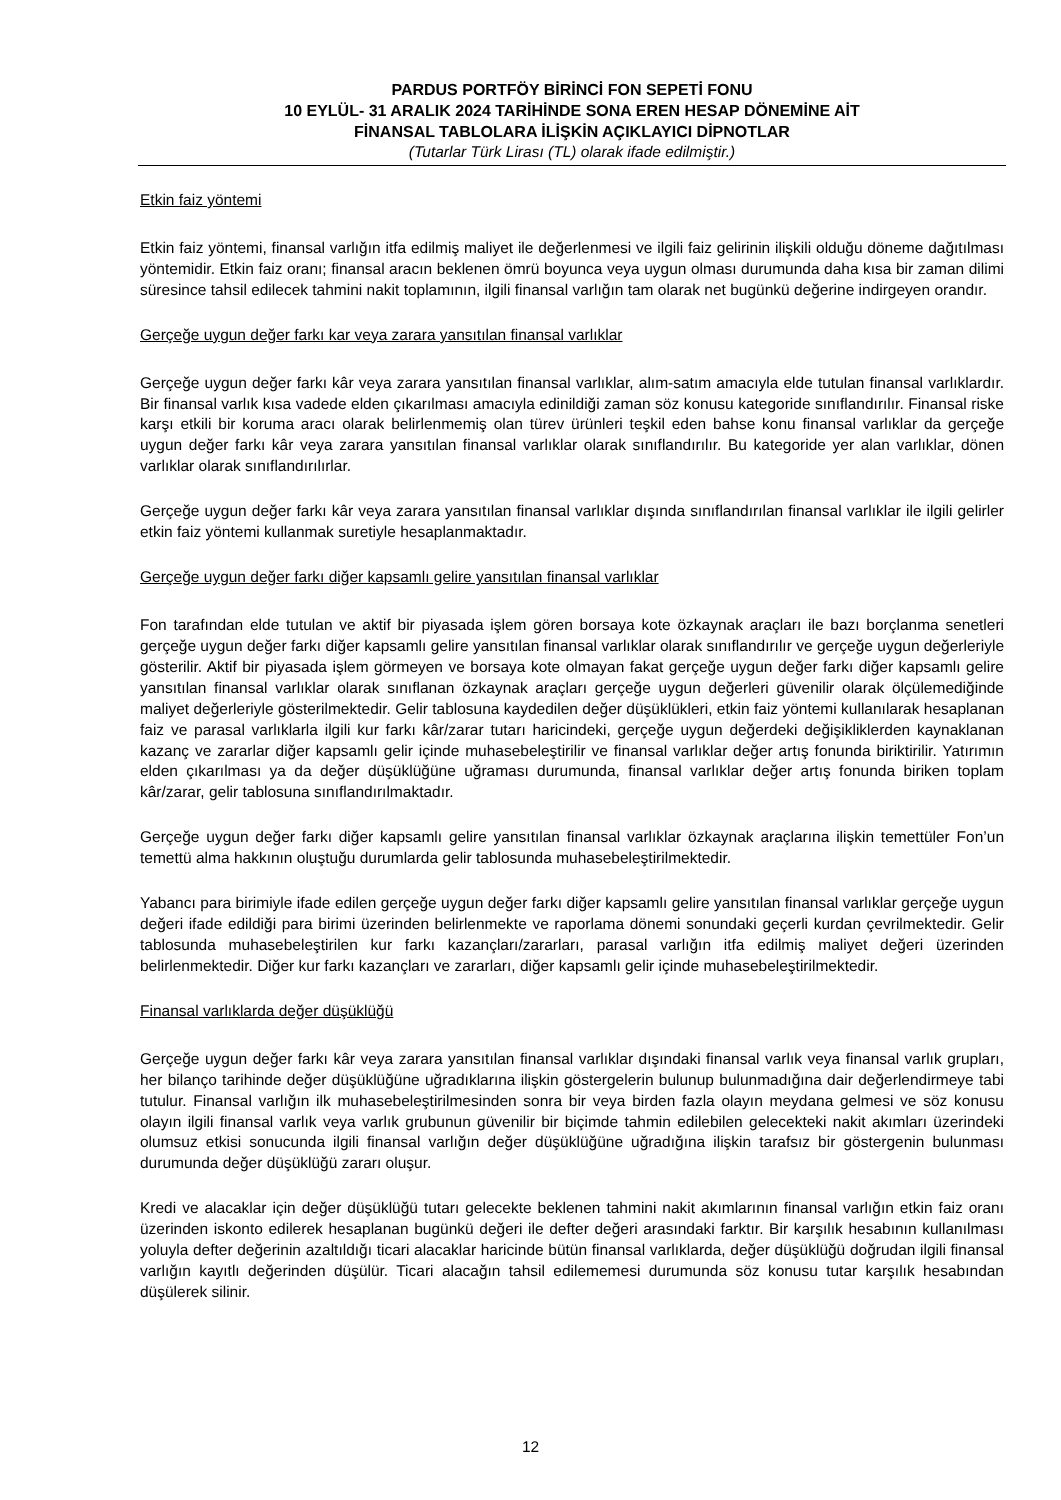PARDUS PORTFÖY BİRİNCİ FON SEPETİ FONU
10 EYLÜL- 31 ARALIK 2024 TARİHİNDE SONA EREN HESAP DÖNEMİNE AİT
FİNANSAL TABLOLARA İLİŞKİN AÇIKLAYICI DİPNOTLAR
(Tutarlar Türk Lirası (TL) olarak ifade edilmiştir.)
Etkin faiz yöntemi
Etkin faiz yöntemi, finansal varlığın itfa edilmiş maliyet ile değerlenmesi ve ilgili faiz gelirinin ilişkili olduğu döneme dağıtılması yöntemidir. Etkin faiz oranı; finansal aracın beklenen ömrü boyunca veya uygun olması durumunda daha kısa bir zaman dilimi süresince tahsil edilecek tahmini nakit toplamının, ilgili finansal varlığın tam olarak net bugünkü değerine indirgeyen orandır.
Gerçeğe uygun değer farkı kar veya zarara yansıtılan finansal varlıklar
Gerçeğe uygun değer farkı kâr veya zarara yansıtılan finansal varlıklar, alım-satım amacıyla elde tutulan finansal varlıklardır. Bir finansal varlık kısa vadede elden çıkarılması amacıyla edinildiği zaman söz konusu kategoride sınıflandırılır. Finansal riske karşı etkili bir koruma aracı olarak belirlenmemiş olan türev ürünleri teşkil eden bahse konu finansal varlıklar da gerçeğe uygun değer farkı kâr veya zarara yansıtılan finansal varlıklar olarak sınıflandırılır. Bu kategoride yer alan varlıklar, dönen varlıklar olarak sınıflandırılırlar.
Gerçeğe uygun değer farkı kâr veya zarara yansıtılan finansal varlıklar dışında sınıflandırılan finansal varlıklar ile ilgili gelirler etkin faiz yöntemi kullanmak suretiyle hesaplanmaktadır.
Gerçeğe uygun değer farkı diğer kapsamlı gelire yansıtılan finansal varlıklar
Fon tarafından elde tutulan ve aktif bir piyasada işlem gören borsaya kote özkaynak araçları ile bazı borçlanma senetleri gerçeğe uygun değer farkı diğer kapsamlı gelire yansıtılan finansal varlıklar olarak sınıflandırılır ve gerçeğe uygun değerleriyle gösterilir. Aktif bir piyasada işlem görmeyen ve borsaya kote olmayan fakat gerçeğe uygun değer farkı diğer kapsamlı gelire yansıtılan finansal varlıklar olarak sınıflanan özkaynak araçları gerçeğe uygun değerleri güvenilir olarak ölçülemediğinde maliyet değerleriyle gösterilmektedir. Gelir tablosuna kaydedilen değer düşüklükleri, etkin faiz yöntemi kullanılarak hesaplanan faiz ve parasal varlıklarla ilgili kur farkı kâr/zarar tutarı haricindeki, gerçeğe uygun değerdeki değişikliklerden kaynaklanan kazanç ve zararlar diğer kapsamlı gelir içinde muhasebeleştirilir ve finansal varlıklar değer artış fonunda biriktirilir. Yatırımın elden çıkarılması ya da değer düşüklüğüne uğraması durumunda, finansal varlıklar değer artış fonunda biriken toplam kâr/zarar, gelir tablosuna sınıflandırılmaktadır.
Gerçeğe uygun değer farkı diğer kapsamlı gelire yansıtılan finansal varlıklar özkaynak araçlarına ilişkin temettüler Fon’un temettü alma hakkının oluştuğu durumlarda gelir tablosunda muhasebeleştirilmektedir.
Yabancı para birimiyle ifade edilen gerçeğe uygun değer farkı diğer kapsamlı gelire yansıtılan finansal varlıklar gerçeğe uygun değeri ifade edildiği para birimi üzerinden belirlenmekte ve raporlama dönemi sonundaki geçerli kurdan çevrilmektedir. Gelir tablosunda muhasebeleştirilen kur farkı kazançları/zararları, parasal varlığın itfa edilmiş maliyet değeri üzerinden belirlenmektedir. Diğer kur farkı kazançları ve zararları, diğer kapsamlı gelir içinde muhasebeleştirilmektedir.
Finansal varlıklarda değer düşüklüğü
Gerçeğe uygun değer farkı kâr veya zarara yansıtılan finansal varlıklar dışındaki finansal varlık veya finansal varlık grupları, her bilanço tarihinde değer düşüklüğüne uğradıklarına ilişkin göstergelerin bulunup bulunmadığına dair değerlendirmeye tabi tutulur. Finansal varlığın ilk muhasebeleştirilmesinden sonra bir veya birden fazla olayın meydana gelmesi ve söz konusu olayın ilgili finansal varlık veya varlık grubunun güvenilir bir biçimde tahmin edilebilen gelecekteki nakit akımları üzerindeki olumsuz etkisi sonucunda ilgili finansal varlığın değer düşüklüğüne uğradığına ilişkin tarafsız bir göstergenin bulunması durumunda değer düşüklüğü zararı oluşur.
Kredi ve alacaklar için değer düşüklüğü tutarı gelecekte beklenen tahmini nakit akımlarının finansal varlığın etkin faiz oranı üzerinden iskonto edilerek hesaplanan bugünkü değeri ile defter değeri arasındaki farktır. Bir karşılık hesabının kullanılması yoluyla defter değerinin azaltıldığı ticari alacaklar haricinde bütün finansal varlıklarda, değer düşüklüğü doğrudan ilgili finansal varlığın kayıtlı değerinden düşülür. Ticari alacağın tahsil edilememesi durumunda söz konusu tutar karşılık hesabından düşülerek silinir.
12